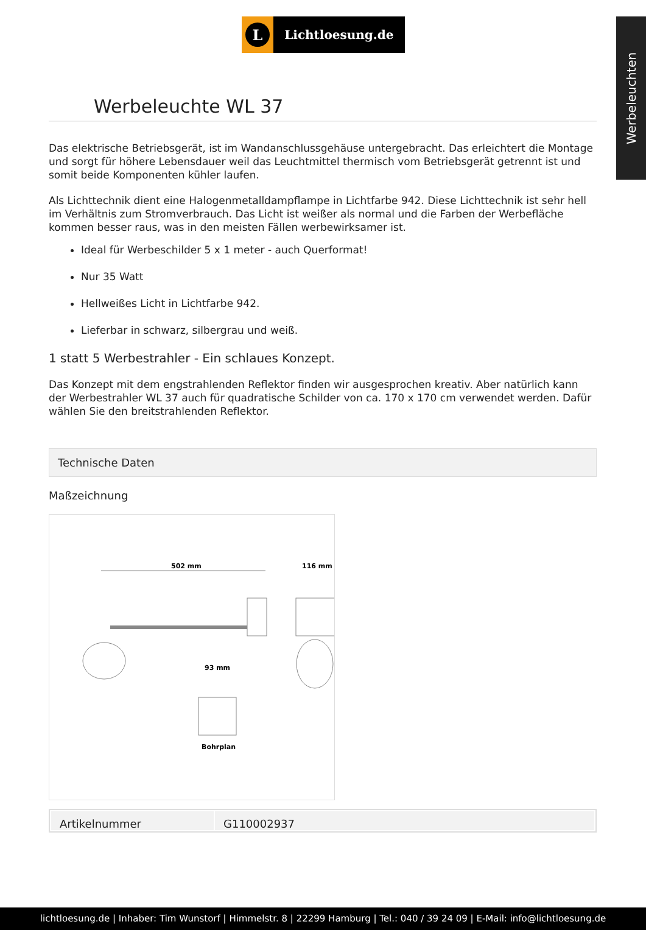Werbeleuchten
L
Lichtloesung.de
Werbeleuchte WL 37
Das elektrische Betriebsgerät, ist im Wandanschlussgehäuse untergebracht. Das erleichtert die Montage und sorgt für höhere Lebensdauer weil das Leuchtmittel thermisch vom Betriebsgerät getrennt ist und somit beide Komponenten kühler laufen.
Als Lichttechnik dient eine Halogenmetalldampflampe in Lichtfarbe 942. Diese Lichttechnik ist sehr hell im Verhältnis zum Stromverbrauch. Das Licht ist weißer als normal und die Farben der Werbefläche kommen besser raus, was in den meisten Fällen werbewirksamer ist.
Ideal für Werbeschilder 5 x 1 meter - auch Querformat!
Nur 35 Watt
Hellweißes Licht in Lichtfarbe 942.
Lieferbar in schwarz, silbergrau und weiß.
1 statt 5 Werbestrahler - Ein schlaues Konzept.
Das Konzept mit dem engstrahlenden Reflektor finden wir ausgesprochen kreativ. Aber natürlich kann der Werbestrahler WL 37 auch für quadratische Schilder von ca. 170 x 170 cm verwendet werden. Dafür wählen Sie den breitstrahlenden Reflektor.
Technische Daten
Maßzeichnung
502 mm
116 mm
93 mm
Bohrplan
| Artikelnummer | G110002937 |
lichtloesung.de | Inhaber: Tim Wunstorf | Himmelstr. 8 | 22299 Hamburg | Tel.: 040 / 39 24 09 | E-Mail: info@lichtloesung.de